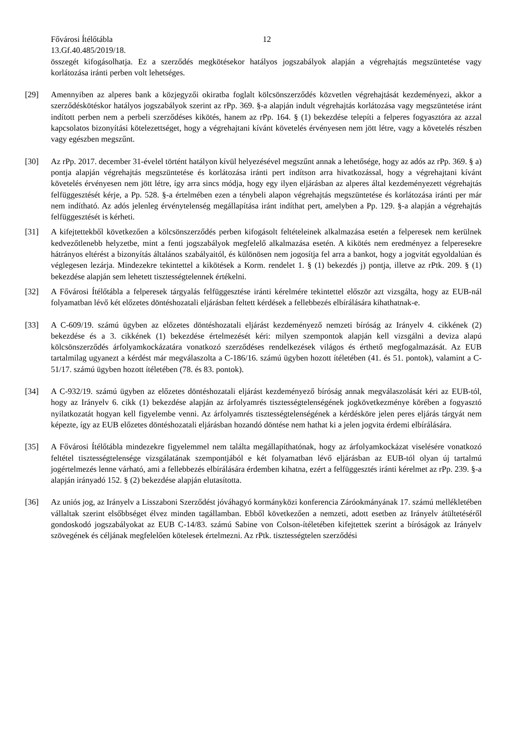Fővárosi Ítélőtábla 12
13.Gf.40.485/2019/18.
összegét kifogásolhatja. Ez a szerződés megkötésekor hatályos jogszabályok alapján a végrehajtás megszüntetése vagy korlátozása iránti perben volt lehetséges.
[29] Amennyiben az alperes bank a közjegyzői okiratba foglalt kölcsönszerződés közvetlen végrehajtását kezdeményezi, akkor a szerződéskötéskor hatályos jogszabályok szerint az rPp. 369. §-a alapján indult végrehajtás korlátozása vagy megszüntetése iránt indított perben nem a perbeli szerződéses kikötés, hanem az rPp. 164. § (1) bekezdése telepíti a felperes fogyasztóra az azzal kapcsolatos bizonyítási kötelezettséget, hogy a végrehajtani kívánt követelés érvényesen nem jött létre, vagy a követelés részben vagy egészben megszűnt.
[30] Az rPp. 2017. december 31-évelel történt hatályon kívül helyezésével megszűnt annak a lehetősége, hogy az adós az rPp. 369. § a) pontja alapján végrehajtás megszüntetése és korlátozása iránti pert indítson arra hivatkozással, hogy a végrehajtani kívánt követelés érvényesen nem jött létre, így arra sincs módja, hogy egy ilyen eljárásban az alperes által kezdeményezett végrehajtás felfüggesztését kérje, a Pp. 528. §-a értelmében ezen a ténybeli alapon végrehajtás megszüntetése és korlátozása iránti per már nem indítható. Az adós jelenleg érvénytelenség megállapítása iránt indíthat pert, amelyben a Pp. 129. §-a alapján a végrehajtás felfüggesztését is kérheti.
[31] A kifejtettekből következően a kölcsönszerződés perben kifogásolt feltételeinek alkalmazása esetén a felperesek nem kerülnek kedvezőtlenebb helyzetbe, mint a fenti jogszabályok megfelelő alkalmazása esetén. A kikötés nem eredményez a felperesekre hátrányos eltérést a bizonyítás általános szabályaitól, és különösen nem jogosítja fel arra a bankot, hogy a jogvitát egyoldalúan és véglegesen lezárja. Mindezekre tekintettel a kikötések a Korm. rendelet 1. § (1) bekezdés j) pontja, illetve az rPtk. 209. § (1) bekezdése alapján sem lehetett tisztességtelennek értékelni.
[32] A Fővárosi Ítélőtábla a felperesek tárgyalás felfüggesztése iránti kérelmére tekintettel először azt vizsgálta, hogy az EUB-nál folyamatban lévő két előzetes döntéshozatali eljárásban feltett kérdések a fellebbezés elbírálására kihathatnak-e.
[33] A C-609/19. számú ügyben az előzetes döntéshozatali eljárást kezdeményező nemzeti bíróság az Irányelv 4. cikkének (2) bekezdése és a 3. cikkének (1) bekezdése értelmezését kéri: milyen szempontok alapján kell vizsgálni a deviza alapú kölcsönszerződés árfolyamkockázatára vonatkozó szerződéses rendelkezések világos és érthető megfogalmazását. Az EUB tartalmilag ugyanezt a kérdést már megválaszolta a C-186/16. számú ügyben hozott ítéletében (41. és 51. pontok), valamint a C-51/17. számú ügyben hozott ítéletében (78. és 83. pontok).
[34] A C-932/19. számú ügyben az előzetes döntéshozatali eljárást kezdeményező bíróság annak megválaszolását kéri az EUB-tól, hogy az Irányelv 6. cikk (1) bekezdése alapján az árfolyamrés tisztességtelenségének jogkövetkezménye körében a fogyasztó nyilatkozatát hogyan kell figyelembe venni. Az árfolyamrés tisztességtelenségének a kérdésköre jelen peres eljárás tárgyát nem képezte, így az EUB előzetes döntéshozatali eljárásban hozandó döntése nem hathat ki a jelen jogvita érdemi elbírálására.
[35] A Fővárosi Ítélőtábla mindezekre figyelemmel nem találta megállapíthatónak, hogy az árfolyamkockázat viselésére vonatkozó feltétel tisztességtelensége vizsgálatának szempontjából e két folyamatban lévő eljárásban az EUB-tól olyan új tartalmú jogértelmezés lenne várható, ami a fellebbezés elbírálására érdemben kihatna, ezért a felfüggesztés iránti kérelmet az rPp. 239. §-a alapján irányadó 152. § (2) bekezdése alapján elutasította.
[36] Az uniós jog, az Irányelv a Lisszaboni Szerződést jóváhagyó kormányközi konferencia Záróokmányának 17. számú mellékletében vállaltak szerint elsőbbséget élvez minden tagállamban. Ebből következően a nemzeti, adott esetben az Irányelv átültetéséről gondoskodó jogszabályokat az EUB C-14/83. számú Sabine von Colson-ítéletében kifejtettek szerint a bíróságok az Irányelv szövegének és céljának megfelelően kötelesek értelmezni. Az rPtk. tisztességtelen szerződési